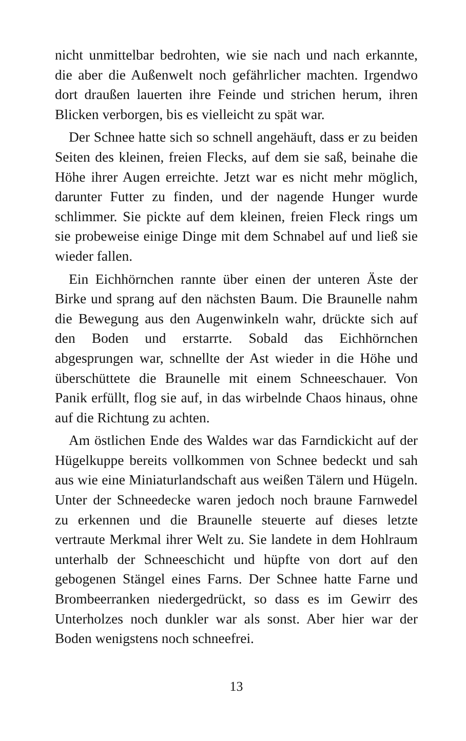nicht unmittelbar bedrohten, wie sie nach und nach er­kannte, die aber die Außenwelt noch gefährlicher mach­ten. Irgendwo dort draußen lauerten ihre Feinde und stri­chen herum, ihren Blicken verborgen, bis es vielleicht zu spät war.
Der Schnee hatte sich so schnell angehäuft, dass er zu beiden Seiten des kleinen, freien Flecks, auf dem sie saß, beinahe die Höhe ihrer Augen erreichte. Jetzt war es nicht mehr möglich, darunter Futter zu finden, und der na­gende Hunger wurde schlimmer. Sie pickte auf dem klei­nen, freien Fleck rings um sie probeweise einige Dinge mit dem Schnabel auf und ließ sie wieder fallen.
Ein Eichhörnchen rannte über einen der unteren Äste der Birke und sprang auf den nächsten Baum. Die Brau­nelle nahm die Bewegung aus den Augenwinkeln wahr, drückte sich auf den Boden und erstarrte. Sobald das Eichhörnchen abgesprungen war, schnellte der Ast wieder in die Höhe und überschüttete die Braunelle mit einem Schneeschauer. Von Panik erfüllt, flog sie auf, in das wir­belnde Chaos hinaus, ohne auf die Richtung zu achten.
Am östlichen Ende des Waldes war das Farndickicht auf der Hügelkuppe bereits vollkommen von Schnee bedeckt und sah aus wie eine Miniaturlandschaft aus weißen Tälern und Hügeln. Unter der Schneedecke waren jedoch noch braune Farnwedel zu erkennen und die Braunelle steuerte auf dieses letzte vertraute Merkmal ihrer Welt zu. Sie landete in dem Hohlraum unterhalb der Schneeschicht und hüpfte von dort auf den gebogenen Stängel eines Farns. Der Schnee hatte Farne und Brombeerranken nie­dergedrückt, so dass es im Gewirr des Unterholzes noch dunkler war als sonst. Aber hier war der Boden wenigs­tens noch schneefrei.
13